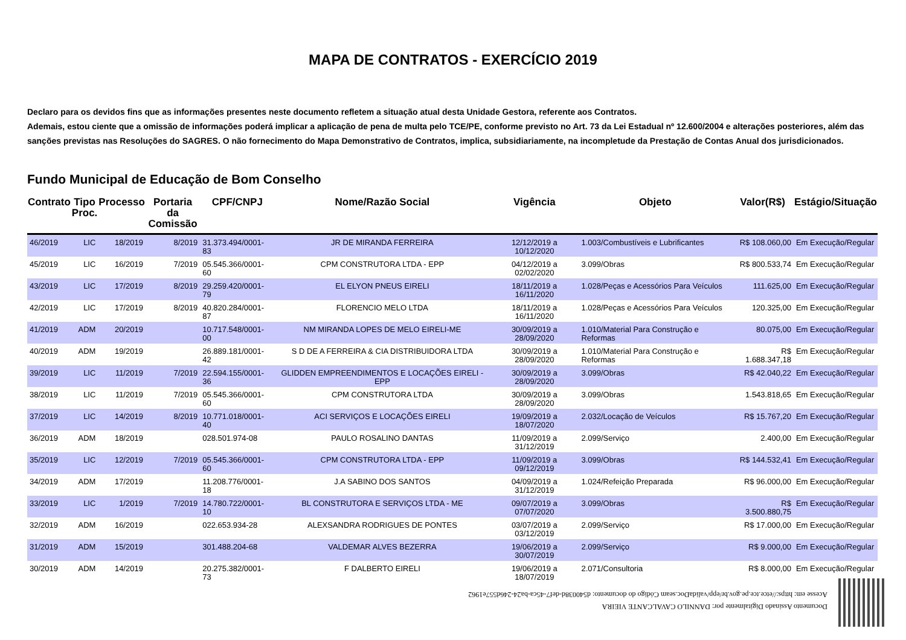MAPA DE CONTRATOS - EXERCÍCIO 2019
Declaro para os devidos fins que as informações presentes neste documento refletem a situação atual desta Unidade Gestora, referente aos Contratos.
Ademais, estou ciente que a omissão de informações poderá implicar a aplicação de pena de multa pelo TCE/PE, conforme previsto no Art. 73 da Lei Estadual nº 12.600/2004 e alterações posteriores, além das sanções previstas nas Resoluções do SAGRES. O não fornecimento do Mapa Demonstrativo de Contratos, implica, subsidiariamente, na incompletude da Prestação de Contas Anual dos jurisdicionados.
Fundo Municipal de Educação de Bom Conselho
| Contrato | Tipo Proc. | Processo | Portaria da Comissão | CPF/CNPJ | Nome/Razão Social | Vigência | Objeto | Valor(R$) | Estágio/Situação |
| --- | --- | --- | --- | --- | --- | --- | --- | --- | --- |
| 46/2019 | LIC | 18/2019 | 8/2019 | 31.373.494/0001-83 | JR DE MIRANDA FERREIRA | 12/12/2019 a 10/12/2020 | 1.003/Combustíveis e Lubrificantes | R$ 108.060,00 | Em Execução/Regular |
| 45/2019 | LIC | 16/2019 | 7/2019 | 05.545.366/0001-60 | CPM CONSTRUTORA LTDA - EPP | 04/12/2019 a 02/02/2020 | 3.099/Obras | R$ 800.533,74 | Em Execução/Regular |
| 43/2019 | LIC | 17/2019 | 8/2019 | 29.259.420/0001-79 | EL ELYON PNEUS EIRELI | 18/11/2019 a 16/11/2020 | 1.028/Peças e Acessórios Para Veículos | 111.625,00 | Em Execução/Regular |
| 42/2019 | LIC | 17/2019 | 8/2019 | 40.820.284/0001-87 | FLORENCIO MELO LTDA | 18/11/2019 a 16/11/2020 | 1.028/Peças e Acessórios Para Veículos | 120.325,00 | Em Execução/Regular |
| 41/2019 | ADM | 20/2019 | | 10.717.548/0001-00 | NM MIRANDA LOPES DE MELO EIRELI-ME | 30/09/2019 a 28/09/2020 | 1.010/Material Para Construção e Reformas | 80.075,00 | Em Execução/Regular |
| 40/2019 | ADM | 19/2019 | | 26.889.181/0001-42 | S D DE A FERREIRA & CIA DISTRIBUIDORA LTDA | 30/09/2019 a 28/09/2020 | 1.010/Material Para Construção e Reformas | R$ 1.688.347,18 | Em Execução/Regular |
| 39/2019 | LIC | 11/2019 | 7/2019 | 22.594.155/0001-36 | GLIDDEN EMPREENDIMENTOS E LOCAÇÕES EIRELI - EPP | 30/09/2019 a 28/09/2020 | 3.099/Obras | R$ 42.040,22 | Em Execução/Regular |
| 38/2019 | LIC | 11/2019 | 7/2019 | 05.545.366/0001-60 | CPM CONSTRUTORA LTDA | 30/09/2019 a 28/09/2020 | 3.099/Obras | 1.543.818,65 | Em Execução/Regular |
| 37/2019 | LIC | 14/2019 | 8/2019 | 10.771.018/0001-40 | ACI SERVIÇOS E LOCAÇÕES EIRELI | 19/09/2019 a 18/07/2020 | 2.032/Locação de Veículos | R$ 15.767,20 | Em Execução/Regular |
| 36/2019 | ADM | 18/2019 | | 028.501.974-08 | PAULO ROSALINO DANTAS | 11/09/2019 a 31/12/2019 | 2.099/Serviço | 2.400,00 | Em Execução/Regular |
| 35/2019 | LIC | 12/2019 | 7/2019 | 05.545.366/0001-60 | CPM CONSTRUTORA LTDA - EPP | 11/09/2019 a 09/12/2019 | 3.099/Obras | R$ 144.532,41 | Em Execução/Regular |
| 34/2019 | ADM | 17/2019 | | 11.208.776/0001-18 | J.A SABINO DOS SANTOS | 04/09/2019 a 31/12/2019 | 1.024/Refeição Preparada | R$ 96.000,00 | Em Execução/Regular |
| 33/2019 | LIC | 1/2019 | 7/2019 | 14.780.722/0001-10 | BL CONSTRUTORA E SERVIÇOS LTDA - ME | 09/07/2019 a 07/07/2020 | 3.099/Obras | R$ 3.500.880,75 | Em Execução/Regular |
| 32/2019 | ADM | 16/2019 | | 022.653.934-28 | ALEXSANDRA RODRIGUES DE PONTES | 03/07/2019 a 03/12/2019 | 2.099/Serviço | R$ 17.000,00 | Em Execução/Regular |
| 31/2019 | ADM | 15/2019 | | 301.488.204-68 | VALDEMAR ALVES BEZERRA | 19/06/2019 a 30/07/2019 | 2.099/Serviço | R$ 9.000,00 | Em Execução/Regular |
| 30/2019 | ADM | 14/2019 | | 20.275.382/0001-73 | F DALBERTO EIRELI | 19/06/2019 a 18/07/2019 | 2.071/Consultoria | R$ 8.000,00 | Em Execução/Regular |
Documento Assinado Digitalmente por: DANNILO CAVALCANTE VIEIRA
Acesse em: https://etce.tce.pe.gov.br/epp/validaDoc.seam Código do documento: d540038d-def7-45ca-ba24-246d557e1962